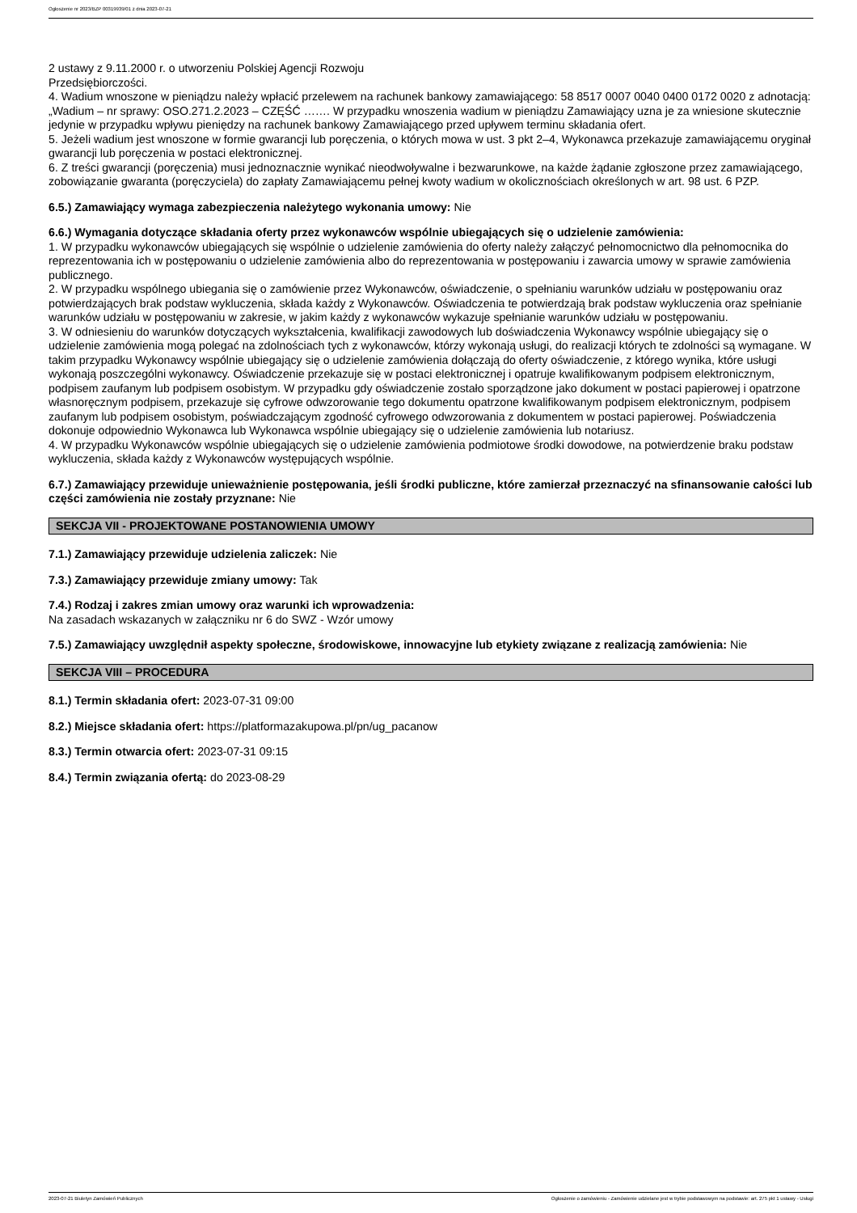Ogłoszenie nr 2023/BZP 00319939/01 z dnia 2023-07-21
2 ustawy z 9.11.2000 r. o utworzeniu Polskiej Agencji Rozwoju
Przedsiębiorczości.
4. Wadium wnoszone w pieniądzu należy wpłacić przelewem na rachunek bankowy zamawiającego: 58 8517 0007 0040 0400 0172 0020 z adnotacją: „Wadium – nr sprawy: OSO.271.2.2023 – CZĘŚĆ ……. W przypadku wnoszenia wadium w pieniądzu Zamawiający uzna je za wniesione skutecznie jedynie w przypadku wpływu pieniędzy na rachunek bankowy Zamawiającego przed upływem terminu składania ofert.
5. Jeżeli wadium jest wnoszone w formie gwarancji lub poręczenia, o których mowa w ust. 3 pkt 2–4, Wykonawca przekazuje zamawiającemu oryginał gwarancji lub poręczenia w postaci elektronicznej.
6. Z treści gwarancji (poręczenia) musi jednoznacznie wynikać nieodwoływalne i bezwarunkowe, na każde żądanie zgłoszone przez zamawiającego, zobowiązanie gwaranta (poręczyciela) do zapłaty Zamawiającemu pełnej kwoty wadium w okolicznościach określonych w art. 98 ust. 6 PZP.
6.5.) Zamawiający wymaga zabezpieczenia należytego wykonania umowy: Nie
6.6.) Wymagania dotyczące składania oferty przez wykonawców wspólnie ubiegających się o udzielenie zamówienia:
1. W przypadku wykonawców ubiegających się wspólnie o udzielenie zamówienia do oferty należy załączyć pełnomocnictwo dla pełnomocnika do reprezentowania ich w postępowaniu o udzielenie zamówienia albo do reprezentowania w postępowaniu i zawarcia umowy w sprawie zamówienia publicznego.
2. W przypadku wspólnego ubiegania się o zamówienie przez Wykonawców, oświadczenie, o spełnianiu warunków udziału w postępowaniu oraz potwierdzających brak podstaw wykluczenia, składa każdy z Wykonawców. Oświadczenia te potwierdzają brak podstaw wykluczenia oraz spełnianie warunków udziału w postępowaniu w zakresie, w jakim każdy z wykonawców wykazuje spełnianie warunków udziału w postępowaniu.
3. W odniesieniu do warunków dotyczących wykształcenia, kwalifikacji zawodowych lub doświadczenia Wykonawcy wspólnie ubiegający się o udzielenie zamówienia mogą polegać na zdolnościach tych z wykonawców, którzy wykonają usługi, do realizacji których te zdolności są wymagane. W takim przypadku Wykonawcy wspólnie ubiegający się o udzielenie zamówienia dołączają do oferty oświadczenie, z którego wynika, które usługi wykonają poszczególni wykonawcy. Oświadczenie przekazuje się w postaci elektronicznej i opatruje kwalifikowanym podpisem elektronicznym, podpisem zaufanym lub podpisem osobistym. W przypadku gdy oświadczenie zostało sporządzone jako dokument w postaci papierowej i opatrzone własnoręcznym podpisem, przekazuje się cyfrowe odwzorowanie tego dokumentu opatrzone kwalifikowanym podpisem elektronicznym, podpisem zaufanym lub podpisem osobistym, poświadczającym zgodność cyfrowego odwzorowania z dokumentem w postaci papierowej. Poświadczenia dokonuje odpowiednio Wykonawca lub Wykonawca wspólnie ubiegający się o udzielenie zamówienia lub notariusz.
4. W przypadku Wykonawców wspólnie ubiegających się o udzielenie zamówienia podmiotowe środki dowodowe, na potwierdzenie braku podstaw wykluczenia, składa każdy z Wykonawców występujących wspólnie.
6.7.) Zamawiający przewiduje unieważnienie postępowania, jeśli środki publiczne, które zamierzał przeznaczyć na sfinansowanie całości lub części zamówienia nie zostały przyznane: Nie
SEKCJA VII - PROJEKTOWANE POSTANOWIENIA UMOWY
7.1.) Zamawiający przewiduje udzielenia zaliczek: Nie
7.3.) Zamawiający przewiduje zmiany umowy: Tak
7.4.) Rodzaj i zakres zmian umowy oraz warunki ich wprowadzenia:
Na zasadach wskazanych w załączniku nr 6 do SWZ - Wzór umowy
7.5.) Zamawiający uwzględnił aspekty społeczne, środowiskowe, innowacyjne lub etykiety związane z realizacją zamówienia: Nie
SEKCJA VIII – PROCEDURA
8.1.) Termin składania ofert: 2023-07-31 09:00
8.2.) Miejsce składania ofert: https://platformazakupowa.pl/pn/ug_pacanow
8.3.) Termin otwarcia ofert: 2023-07-31 09:15
8.4.) Termin związania ofertą: do 2023-08-29
2023-07-21 Biuletyn Zamówień Publicznych Ogłoszenie o zamówieniu - Zamówienie udzielane jest w trybie podstawowym na podstawie: art. 275 pkt 1 ustawy - Usługi